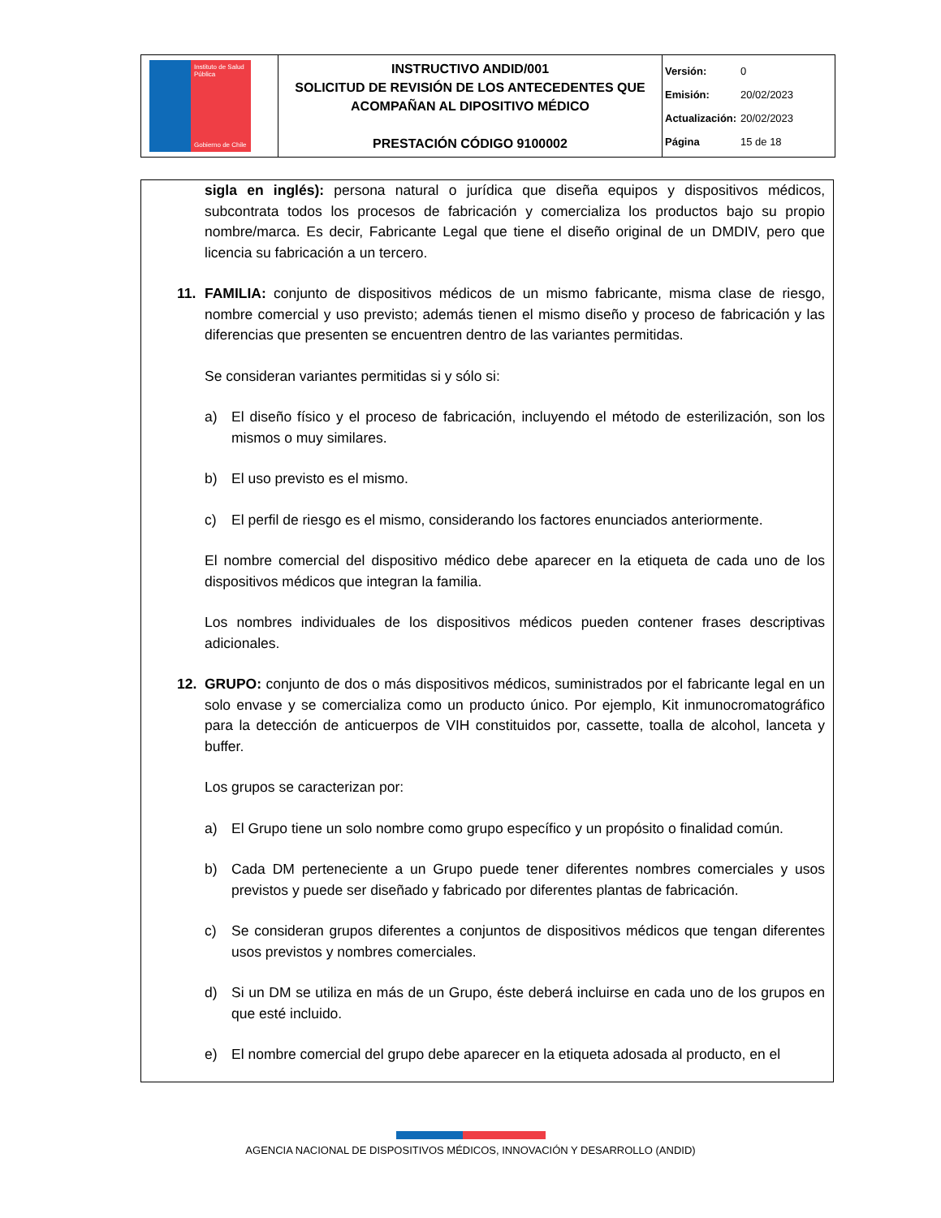| Instituto de Salud Pública Gobierno de Chile | INSTRUCTIVO ANDID/001 SOLICITUD DE REVISIÓN DE LOS ANTECEDENTES QUE ACOMPAÑAN AL DIPOSITIVO MÉDICO PRESTACIÓN CÓDIGO 9100002 | Versión: 0 Emisión: 20/02/2023 Actualización: 20/02/2023 Página 15 de 18 |
sigla en inglés): persona natural o jurídica que diseña equipos y dispositivos médicos, subcontrata todos los procesos de fabricación y comercializa los productos bajo su propio nombre/marca. Es decir, Fabricante Legal que tiene el diseño original de un DMDIV, pero que licencia su fabricación a un tercero.
11. FAMILIA: conjunto de dispositivos médicos de un mismo fabricante, misma clase de riesgo, nombre comercial y uso previsto; además tienen el mismo diseño y proceso de fabricación y las diferencias que presenten se encuentren dentro de las variantes permitidas.
Se consideran variantes permitidas si y sólo si:
a) El diseño físico y el proceso de fabricación, incluyendo el método de esterilización, son los mismos o muy similares.
b) El uso previsto es el mismo.
c) El perfil de riesgo es el mismo, considerando los factores enunciados anteriormente.
El nombre comercial del dispositivo médico debe aparecer en la etiqueta de cada uno de los dispositivos médicos que integran la familia.
Los nombres individuales de los dispositivos médicos pueden contener frases descriptivas adicionales.
12. GRUPO: conjunto de dos o más dispositivos médicos, suministrados por el fabricante legal en un solo envase y se comercializa como un producto único. Por ejemplo, Kit inmunocromatográfico para la detección de anticuerpos de VIH constituidos por, cassette, toalla de alcohol, lanceta y buffer.
Los grupos se caracterizan por:
a) El Grupo tiene un solo nombre como grupo específico y un propósito o finalidad común.
b) Cada DM perteneciente a un Grupo puede tener diferentes nombres comerciales y usos previstos y puede ser diseñado y fabricado por diferentes plantas de fabricación.
c) Se consideran grupos diferentes a conjuntos de dispositivos médicos que tengan diferentes usos previstos y nombres comerciales.
d) Si un DM se utiliza en más de un Grupo, éste deberá incluirse en cada uno de los grupos en que esté incluido.
e) El nombre comercial del grupo debe aparecer en la etiqueta adosada al producto, en el
AGENCIA NACIONAL DE DISPOSITIVOS MÉDICOS, INNOVACIÓN Y DESARROLLO (ANDID)